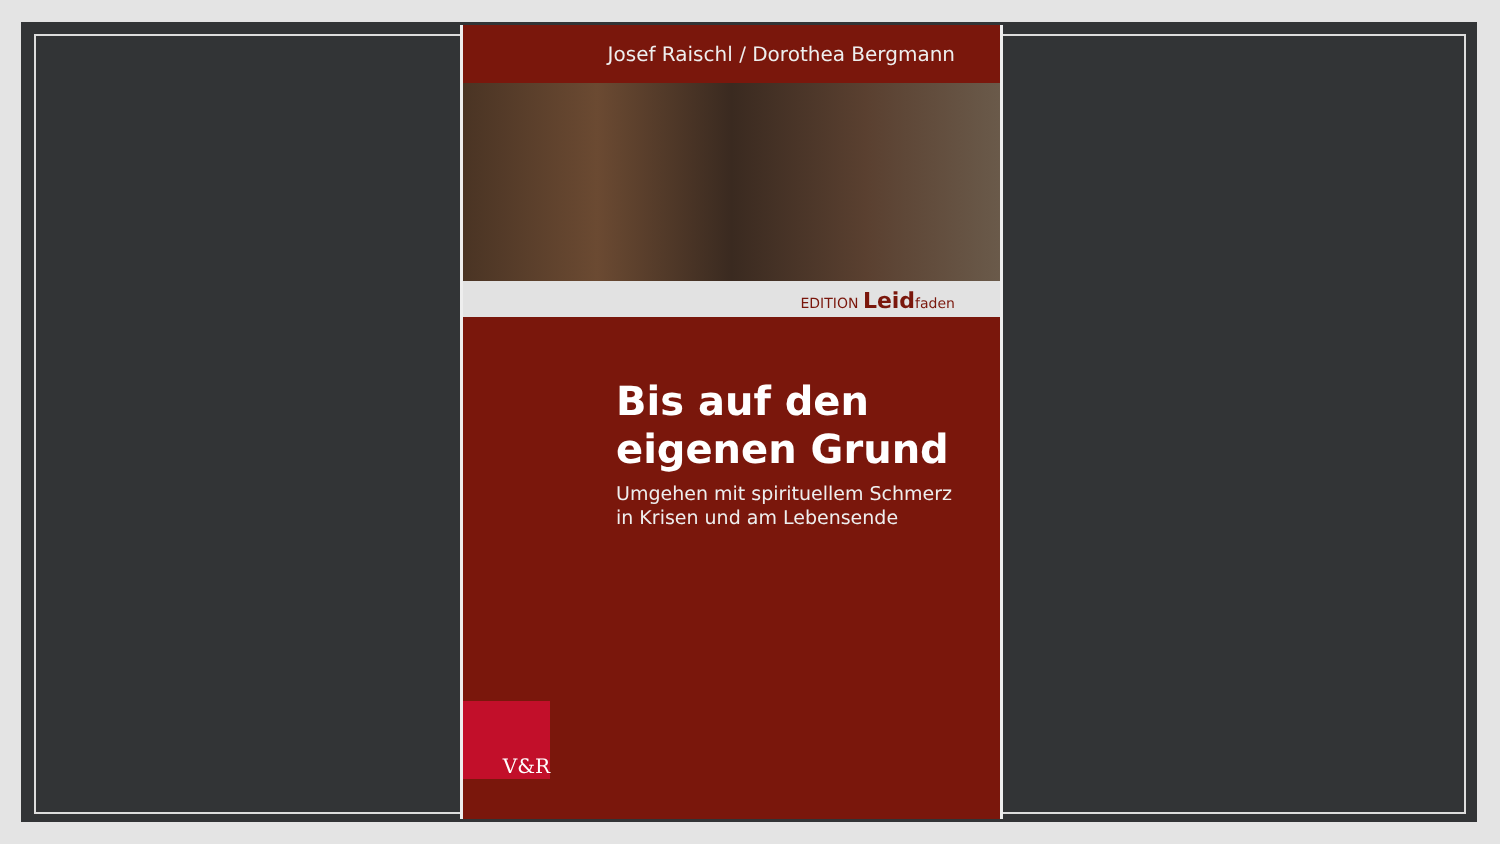Josef Raischl / Dorothea Bergmann
EDITION Leidfaden
Bis auf den eigenen Grund
Umgehen mit spirituellem Schmerz in Krisen und am Lebensende
V&R